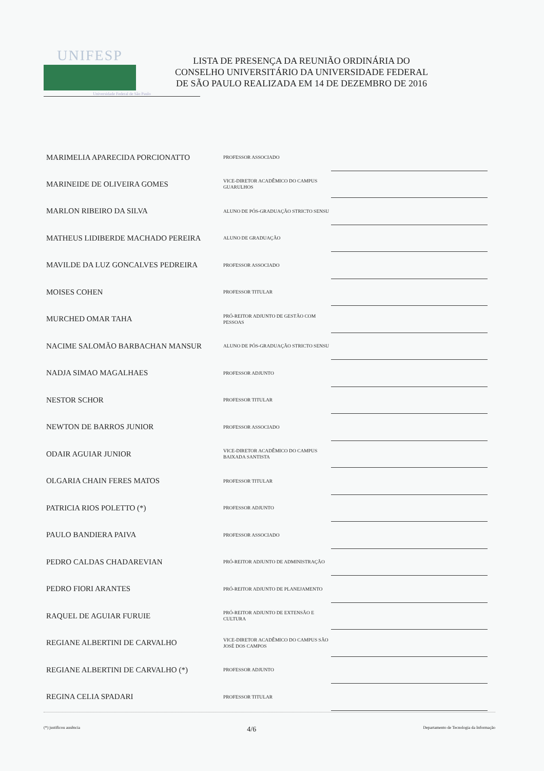UNIFESP
Universidade Federal de São Paulo
LISTA DE PRESENÇA DA REUNIÃO ORDINÁRIA DO
CONSELHO UNIVERSITÁRIO DA UNIVERSIDADE FEDERAL
DE SÃO PAULO REALIZADA EM 14 DE DEZEMBRO DE 2016
| MARIMELIA APARECIDA PORCIONATTO | PROFESSOR ASSOCIADO | |
| MARINEIDE DE OLIVEIRA GOMES | VICE-DIRETOR ACADÊMICO DO CAMPUS GUARULHOS | |
| MARLON RIBEIRO DA SILVA | ALUNO DE PÓS-GRADUAÇÃO STRICTO SENSU | |
| MATHEUS LIDIBERDE MACHADO PEREIRA | ALUNO DE GRADUAÇÃO | |
| MAVILDE DA LUZ GONCALVES PEDREIRA | PROFESSOR ASSOCIADO | |
| MOISES COHEN | PROFESSOR TITULAR | |
| MURCHED OMAR TAHA | PRÓ-REITOR ADJUNTO DE GESTÃO COM PESSOAS | |
| NACIME SALOMÃO BARBACHAN MANSUR | ALUNO DE PÓS-GRADUAÇÃO STRICTO SENSU | |
| NADJA SIMAO MAGALHAES | PROFESSOR ADJUNTO | |
| NESTOR SCHOR | PROFESSOR TITULAR | |
| NEWTON DE BARROS JUNIOR | PROFESSOR ASSOCIADO | |
| ODAIR AGUIAR JUNIOR | VICE-DIRETOR ACADÊMICO DO CAMPUS BAIXADA SANTISTA | |
| OLGARIA CHAIN FERES MATOS | PROFESSOR TITULAR | |
| PATRICIA RIOS POLETTO (*) | PROFESSOR ADJUNTO | |
| PAULO BANDIERA PAIVA | PROFESSOR ASSOCIADO | |
| PEDRO CALDAS CHADAREVIAN | PRÓ-REITOR ADJUNTO DE ADMINISTRAÇÃO | |
| PEDRO FIORI ARANTES | PRÓ-REITOR ADJUNTO DE PLANEJAMENTO | |
| RAQUEL DE AGUIAR FURUIE | PRÓ-REITOR ADJUNTO DE EXTENSÃO E CULTURA | |
| REGIANE ALBERTINI DE CARVALHO | VICE-DIRETOR ACADÊMICO DO CAMPUS SÃO JOSÉ DOS CAMPOS | |
| REGIANE ALBERTINI DE CARVALHO (*) | PROFESSOR ADJUNTO | |
| REGINA CELIA SPADARI | PROFESSOR TITULAR | |
(*) justificou ausência 4/6 Departamento de Tecnologia da Informação